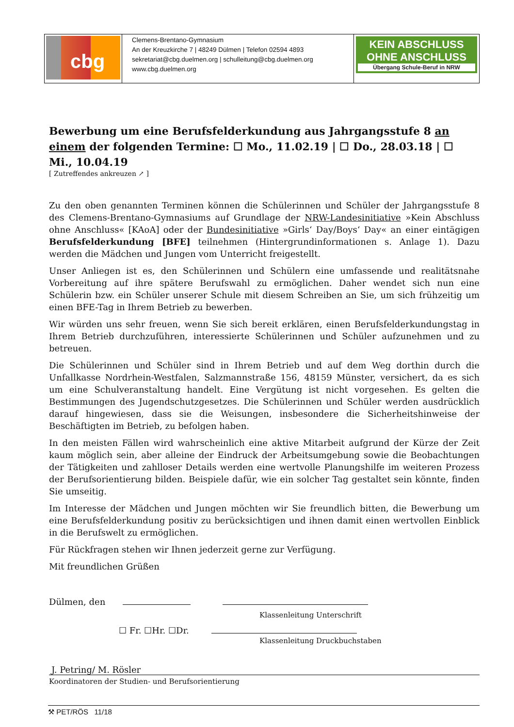| cbg | Clemens-Brentano-Gymnasium An der Kreuzkirche 7 / 48249 Dülmen / Telefon 02594 4893 sekretariat@cbg.duelmen.org / schulleitung@cbg.duelmen.org www.cbg.duelmen.org | KEIN ABSCHLUSS OHNE ANSCHLUSS Übergang Schule-Beruf in NRW |
Bewerbung um eine Berufsfelderkundung aus Jahrgangsstufe 8 an einem der folgenden Termine: ☐ Mo., 11.02.19 | ☐ Do., 28.03.18 | ☐ Mi., 10.04.19
[ Zutreffendes ankreuzen ↗ ]
Zu den oben genannten Terminen können die Schülerinnen und Schüler der Jahrgangsstufe 8 des Clemens-Brentano-Gymnasiums auf Grundlage der NRW-Landesinitiative »Kein Abschluss ohne Anschluss« [KAoA] oder der Bundesinitiative »Girls‘ Day/Boys‘ Day« an einer eintägigen Berufsfelderkundung [BFE] teilnehmen (Hintergrundinformationen s. Anlage 1). Dazu werden die Mädchen und Jungen vom Unterricht freigestellt.
Unser Anliegen ist es, den Schülerinnen und Schülern eine umfassende und realitätsnahe Vorbereitung auf ihre spätere Berufswahl zu ermöglichen. Daher wendet sich nun eine Schülerin bzw. ein Schüler unserer Schule mit diesem Schreiben an Sie, um sich frühzeitig um einen BFE-Tag in Ihrem Betrieb zu bewerben.
Wir würden uns sehr freuen, wenn Sie sich bereit erklären, einen Berufsfelderkundungstag in Ihrem Betrieb durchzuführen, interessierte Schülerinnen und Schüler aufzunehmen und zu betreuen.
Die Schülerinnen und Schüler sind in Ihrem Betrieb und auf dem Weg dorthin durch die Unfallkasse Nordrhein-Westfalen, Salzmannstraße 156, 48159 Münster, versichert, da es sich um eine Schulveranstaltung handelt. Eine Vergütung ist nicht vorgesehen. Es gelten die Bestimmungen des Jugendschutzgesetzes. Die Schülerinnen und Schüler werden ausdrücklich darauf hingewiesen, dass sie die Weisungen, insbesondere die Sicherheitshinweise der Beschäftigten im Betrieb, zu befolgen haben.
In den meisten Fällen wird wahrscheinlich eine aktive Mitarbeit aufgrund der Kürze der Zeit kaum möglich sein, aber alleine der Eindruck der Arbeitsumgebung sowie die Beobachtungen der Tätigkeiten und zahlloser Details werden eine wertvolle Planungshilfe im weiteren Prozess der Berufsorientierung bilden. Beispiele dafür, wie ein solcher Tag gestaltet sein könnte, finden Sie umseitig.
Im Interesse der Mädchen und Jungen möchten wir Sie freundlich bitten, die Bewerbung um eine Berufsfelderkundung positiv zu berücksichtigen und ihnen damit einen wertvollen Einblick in die Berufswelt zu ermöglichen.
Für Rückfragen stehen wir Ihnen jederzeit gerne zur Verfügung.
Mit freundlichen Grüßen
Dülmen, den
Klassenleitung Unterschrift
☐ Fr. ☐Hr. ☐Dr.
Klassenleitung Druckbuchstaben
J. Petring/ M. Rösler
Koordinatoren der Studien- und Berufsorientierung
⚒ PET/RÖS 11/18